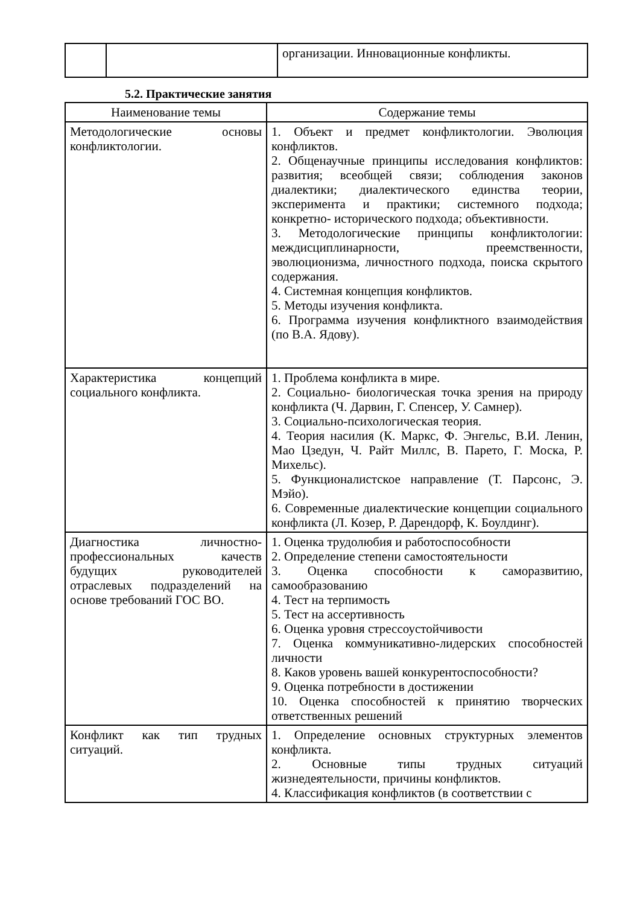| | | организации. Инновационные конфликты. |
5.2. Практические занятия
| Наименование темы | Содержание темы |
| --- | --- |
| Методологические основы конфликтологии. | 1. Объект и предмет конфликтологии. Эволюция конфликтов. 2. Общенаучные принципы исследования конфликтов: развития; всеобщей связи; соблюдения законов диалектики; диалектического единства теории, эксперимента и практики; системного подхода; конкретно- исторического подхода; объективности. 3. Методологические принципы конфликтологии: междисциплинарности, преемственности, эволюционизма, личностного подхода, поиска скрытого содержания. 4. Системная концепция конфликтов. 5. Методы изучения конфликта. 6. Программа изучения конфликтного взаимодействия (по В.А. Ядову). |
| Характеристика концепций социального конфликта. | 1. Проблема конфликта в мире. 2. Социально- биологическая точка зрения на природу конфликта (Ч. Дарвин, Г. Спенсер, У. Самнер). 3. Социально-психологическая теория. 4. Теория насилия (К. Маркс, Ф. Энгельс, В.И. Ленин, Мао Цзедун, Ч. Райт Миллс, В. Парето, Г. Моска, Р. Михельс). 5. Функционалистское направление (Т. Парсонс, Э. Мэйо). 6. Современные диалектические концепции социального конфликта (Л. Козер, Р. Дарендорф, К. Боулдинг). |
| Диагностика личностно-профессиональных качеств будущих руководителей отраслевых подразделений на основе требований ГОС ВО. | 1. Оценка трудолюбия и работоспособности 2. Определение степени самостоятельности 3. Оценка способности к саморазвитию, самообразованию 4. Тест на терпимость 5. Тест на ассертивность 6. Оценка уровня стрессоустойчивости 7. Оценка коммуникативно-лидерских способностей личности 8. Каков уровень вашей конкурентоспособности? 9. Оценка потребности в достижении 10. Оценка способностей к принятию творческих ответственных решений |
| Конфликт как тип трудных ситуаций. | 1. Определение основных структурных элементов конфликта. 2. Основные типы трудных ситуаций жизнедеятельности, причины конфликтов. 4. Классификация конфликтов (в соответствии с |